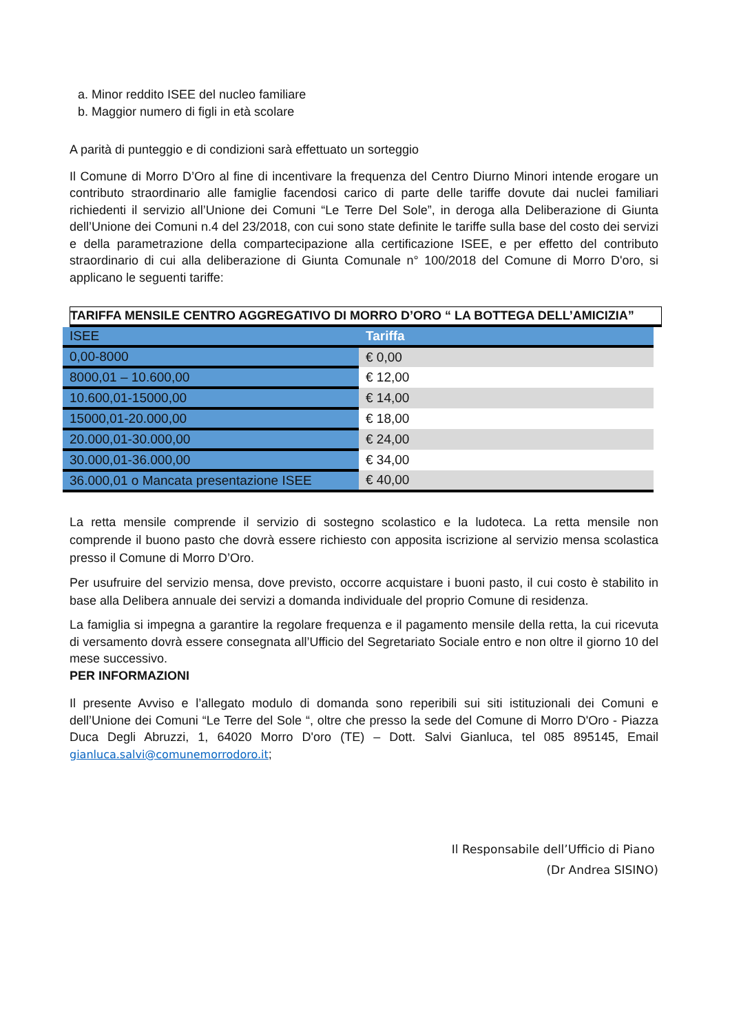a. Minor reddito ISEE del nucleo familiare
b. Maggior numero di figli in età scolare
A parità di punteggio e di condizioni sarà effettuato un sorteggio
Il Comune di Morro D’Oro al fine di incentivare la frequenza del Centro Diurno Minori intende erogare un contributo straordinario alle famiglie facendosi carico di parte delle tariffe dovute dai nuclei familiari richiedenti il servizio all’Unione dei Comuni “Le Terre Del Sole”, in deroga alla Deliberazione di Giunta dell’Unione dei Comuni n.4 del 23/2018, con cui sono state definite le tariffe sulla base del costo dei servizi e della parametrazione della compartecipazione alla certificazione ISEE, e per effetto del contributo straordinario di cui alla deliberazione di Giunta Comunale n° 100/2018 del Comune di Morro D'oro, si applicano le seguenti tariffe:
TARIFFA MENSILE CENTRO AGGREGATIVO DI MORRO D’ORO “ LA BOTTEGA DELL’AMICIZIA”
| ISEE | Tariffa |
| --- | --- |
| 0,00-8000 | € 0,00 |
| 8000,01 – 10.600,00 | € 12,00 |
| 10.600,01-15000,00 | € 14,00 |
| 15000,01-20.000,00 | € 18,00 |
| 20.000,01-30.000,00 | € 24,00 |
| 30.000,01-36.000,00 | € 34,00 |
| 36.000,01 o Mancata presentazione ISEE | € 40,00 |
La retta mensile comprende il servizio di sostegno scolastico e la ludoteca. La retta mensile non comprende il buono pasto che dovrà essere richiesto con apposita iscrizione al servizio mensa scolastica presso il Comune di Morro D’Oro.
Per usufruire del servizio mensa, dove previsto, occorre acquistare i buoni pasto, il cui costo è stabilito in base alla Delibera annuale dei servizi a domanda individuale del proprio Comune di residenza.
La famiglia si impegna a garantire la regolare frequenza e il pagamento mensile della retta, la cui ricevuta di versamento dovrà essere consegnata all’Ufficio del Segretariato Sociale entro e non oltre il giorno 10 del mese successivo.
PER INFORMAZIONI
Il presente Avviso e l’allegato modulo di domanda sono reperibili sui siti istituzionali dei Comuni e dell’Unione dei Comuni “Le Terre del Sole “, oltre che presso la sede del Comune di Morro D'Oro - Piazza Duca Degli Abruzzi, 1, 64020 Morro D'oro (TE) – Dott. Salvi Gianluca, tel 085 895145, Email gianluca.salvi@comunemorrodoro.it;
Il Responsabile dell’Ufficio di Piano
(Dr Andrea SISINO)